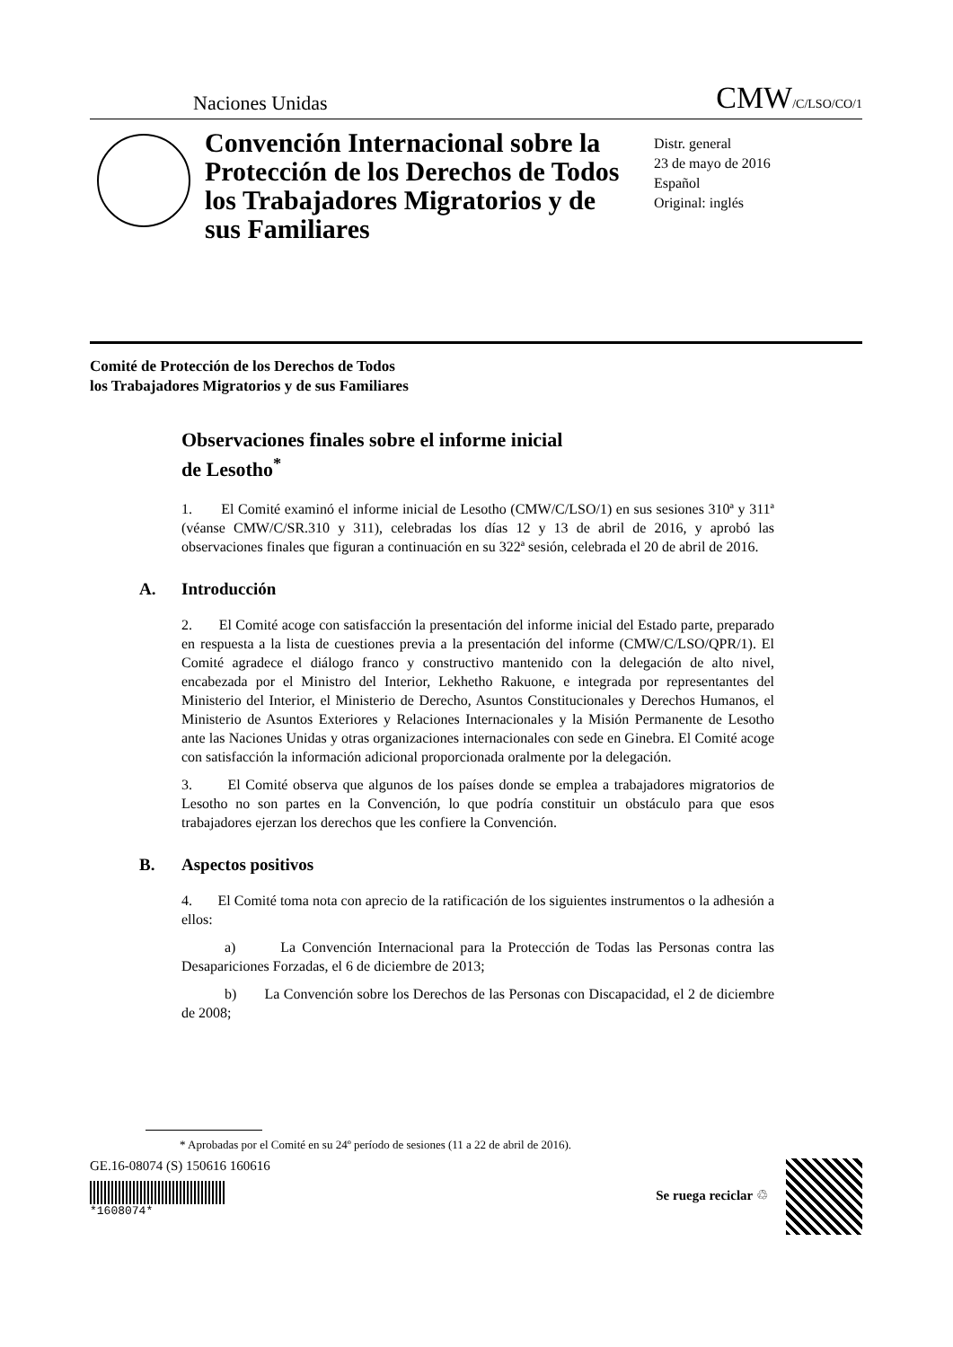Naciones Unidas CMW/C/LSO/CO/1
Convención Internacional sobre la Protección de los Derechos de Todos los Trabajadores Migratorios y de sus Familiares
Distr. general
23 de mayo de 2016
Español
Original: inglés
Comité de Protección de los Derechos de Todos
los Trabajadores Migratorios y de sus Familiares
Observaciones finales sobre el informe inicial
de Lesotho<sup>*</sup>
1. El Comité examinó el informe inicial de Lesotho (CMW/C/LSO/1) en sus sesiones 310ª y 311ª (véanse CMW/C/SR.310 y 311), celebradas los días 12 y 13 de abril de 2016, y aprobó las observaciones finales que figuran a continuación en su 322ª sesión, celebrada el 20 de abril de 2016.
A. Introducción
2. El Comité acoge con satisfacción la presentación del informe inicial del Estado parte, preparado en respuesta a la lista de cuestiones previa a la presentación del informe (CMW/C/LSO/QPR/1). El Comité agradece el diálogo franco y constructivo mantenido con la delegación de alto nivel, encabezada por el Ministro del Interior, Lekhetho Rakuone, e integrada por representantes del Ministerio del Interior, el Ministerio de Derecho, Asuntos Constitucionales y Derechos Humanos, el Ministerio de Asuntos Exteriores y Relaciones Internacionales y la Misión Permanente de Lesotho ante las Naciones Unidas y otras organizaciones internacionales con sede en Ginebra. El Comité acoge con satisfacción la información adicional proporcionada oralmente por la delegación.
3. El Comité observa que algunos de los países donde se emplea a trabajadores migratorios de Lesotho no son partes en la Convención, lo que podría constituir un obstáculo para que esos trabajadores ejerzan los derechos que les confiere la Convención.
B. Aspectos positivos
4. El Comité toma nota con aprecio de la ratificación de los siguientes instrumentos o la adhesión a ellos:
a) La Convención Internacional para la Protección de Todas las Personas contra las Desapariciones Forzadas, el 6 de diciembre de 2013;
b) La Convención sobre los Derechos de las Personas con Discapacidad, el 2 de diciembre de 2008;
* Aprobadas por el Comité en su 24º período de sesiones (11 a 22 de abril de 2016).
GE.16-08074 (S) 150616 160616
*1608074*
Se ruega reciclar ♲